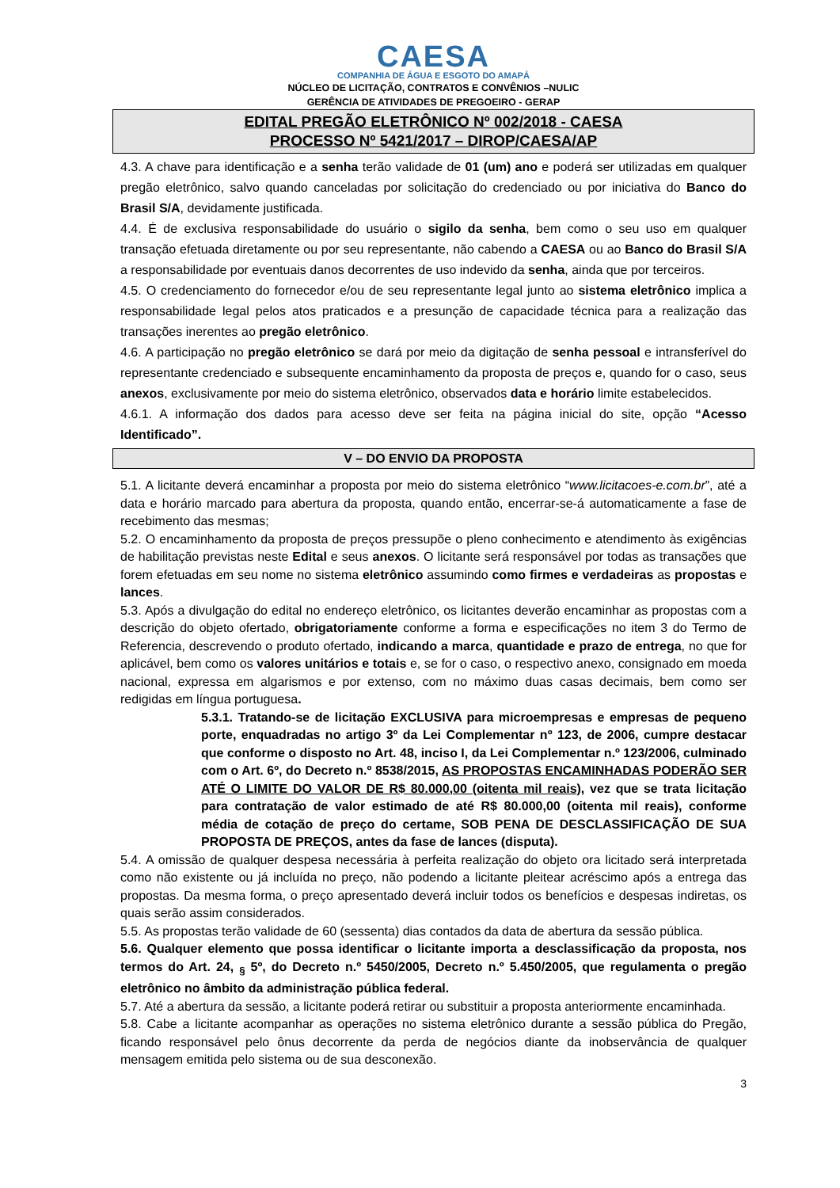CAESA
COMPANHIA DE ÁGUA E ESGOTO DO AMAPÁ
NÚCLEO DE LICITAÇÃO, CONTRATOS E CONVÊNIOS –NULIC
GERÊNCIA DE ATIVIDADES DE PREGOEIRO - GERAP
EDITAL PREGÃO ELETRÔNICO Nº 002/2018 - CAESA
PROCESSO Nº 5421/2017 – DIROP/CAESA/AP
4.3. A chave para identificação e a senha terão validade de 01 (um) ano e poderá ser utilizadas em qualquer pregão eletrônico, salvo quando canceladas por solicitação do credenciado ou por iniciativa do Banco do Brasil S/A, devidamente justificada.
4.4. É de exclusiva responsabilidade do usuário o sigilo da senha, bem como o seu uso em qualquer transação efetuada diretamente ou por seu representante, não cabendo a CAESA ou ao Banco do Brasil S/A a responsabilidade por eventuais danos decorrentes de uso indevido da senha, ainda que por terceiros.
4.5. O credenciamento do fornecedor e/ou de seu representante legal junto ao sistema eletrônico implica a responsabilidade legal pelos atos praticados e a presunção de capacidade técnica para a realização das transações inerentes ao pregão eletrônico.
4.6. A participação no pregão eletrônico se dará por meio da digitação de senha pessoal e intransferível do representante credenciado e subsequente encaminhamento da proposta de preços e, quando for o caso, seus anexos, exclusivamente por meio do sistema eletrônico, observados data e horário limite estabelecidos.
4.6.1. A informação dos dados para acesso deve ser feita na página inicial do site, opção “Acesso Identificado”.
V – DO ENVIO DA PROPOSTA
5.1. A licitante deverá encaminhar a proposta por meio do sistema eletrônico “www.licitacoes-e.com.br”, até a data e horário marcado para abertura da proposta, quando então, encerrar-se-á automaticamente a fase de recebimento das mesmas;
5.2. O encaminhamento da proposta de preços pressupõe o pleno conhecimento e atendimento às exigências de habilitação previstas neste Edital e seus anexos. O licitante será responsável por todas as transações que forem efetuadas em seu nome no sistema eletrônico assumindo como firmes e verdadeiras as propostas e lances.
5.3. Após a divulgação do edital no endereço eletrônico, os licitantes deverão encaminhar as propostas com a descrição do objeto ofertado, obrigatoriamente conforme a forma e especificações no item 3 do Termo de Referencia, descrevendo o produto ofertado, indicando a marca, quantidade e prazo de entrega, no que for aplicável, bem como os valores unitários e totais e, se for o caso, o respectivo anexo, consignado em moeda nacional, expressa em algarismos e por extenso, com no máximo duas casas decimais, bem como ser redigidas em língua portuguesa.
5.3.1. Tratando-se de licitação EXCLUSIVA para microempresas e empresas de pequeno porte, enquadradas no artigo 3º da Lei Complementar nº 123, de 2006, cumpre destacar que conforme o disposto no Art. 48, inciso I, da Lei Complementar n.º 123/2006, culminado com o Art. 6º, do Decreto n.º 8538/2015, AS PROPOSTAS ENCAMINHADAS PODERÃO SER ATÉ O LIMITE DO VALOR DE R$ 80.000,00 (oitenta mil reais), vez que se trata licitação para contratação de valor estimado de até R$ 80.000,00 (oitenta mil reais), conforme média de cotação de preço do certame, SOB PENA DE DESCLASSIFICAÇÃO DE SUA PROPOSTA DE PREÇOS, antes da fase de lances (disputa).
5.4. A omissão de qualquer despesa necessária à perfeita realização do objeto ora licitado será interpretada como não existente ou já incluída no preço, não podendo a licitante pleitear acréscimo após a entrega das propostas. Da mesma forma, o preço apresentado deverá incluir todos os benefícios e despesas indiretas, os quais serão assim considerados.
5.5. As propostas terão validade de 60 (sessenta) dias contados da data de abertura da sessão pública.
5.6. Qualquer elemento que possa identificar o licitante importa a desclassificação da proposta, nos termos do Art. 24, <sub>§</sub> 5º, do Decreto n.º 5450/2005, Decreto n.º 5.450/2005, que regulamenta o pregão eletrônico no âmbito da administração pública federal.
5.7. Até a abertura da sessão, a licitante poderá retirar ou substituir a proposta anteriormente encaminhada.
5.8. Cabe a licitante acompanhar as operações no sistema eletrônico durante a sessão pública do Pregão, ficando responsável pelo ônus decorrente da perda de negócios diante da inobservância de qualquer mensagem emitida pelo sistema ou de sua desconexão.
3